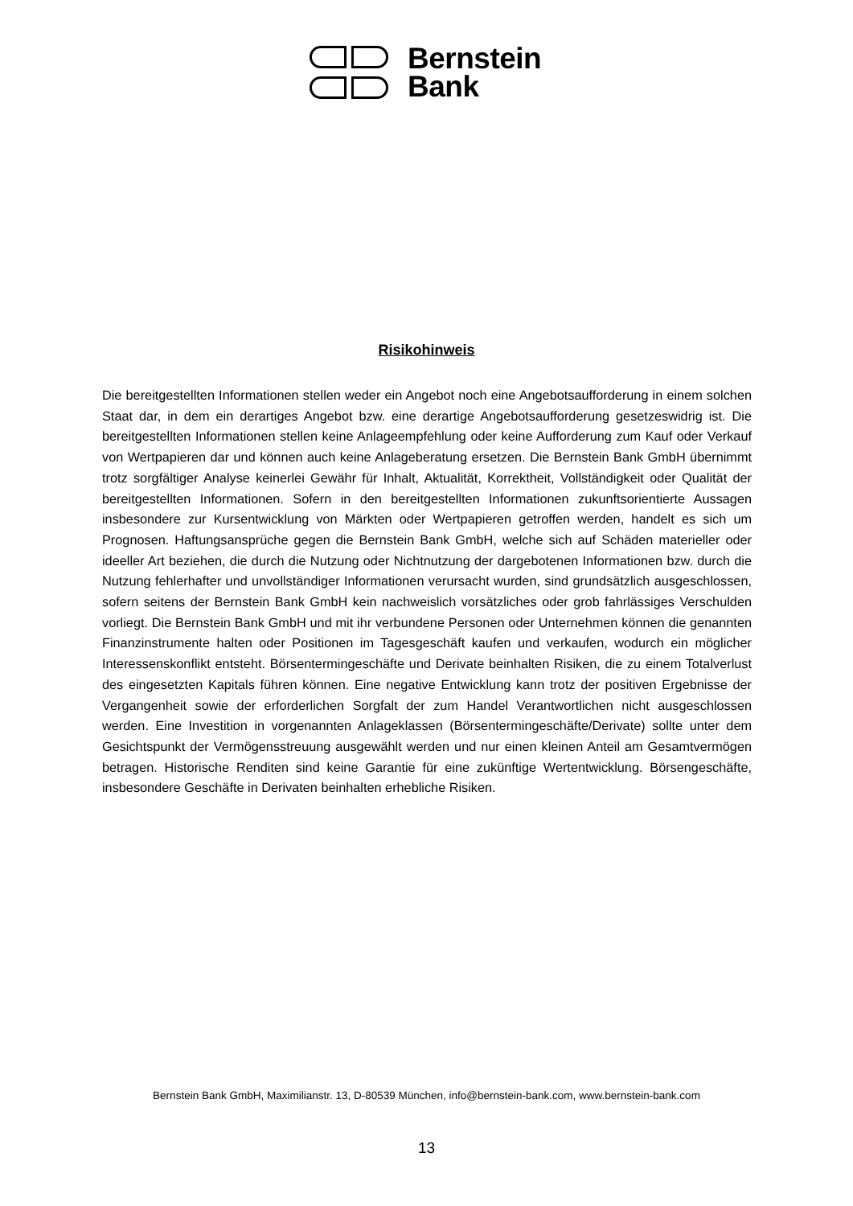Bernstein
Bank
Risikohinweis
Die bereitgestellten Informationen stellen weder ein Angebot noch eine Angebotsaufforderung in einem solchen Staat dar, in dem ein derartiges Angebot bzw. eine derartige Angebotsaufforderung gesetzeswidrig ist. Die bereitgestellten Informationen stellen keine Anlageempfehlung oder keine Aufforderung zum Kauf oder Verkauf von Wertpapieren dar und können auch keine Anlageberatung ersetzen. Die Bernstein Bank GmbH übernimmt trotz sorgfältiger Analyse keinerlei Gewähr für Inhalt, Aktualität, Korrektheit, Vollständigkeit oder Qualität der bereitgestellten Informationen. Sofern in den bereitgestellten Informationen zukunftsorientierte Aussagen insbesondere zur Kursentwicklung von Märkten oder Wertpapieren getroffen werden, handelt es sich um Prognosen. Haftungsansprüche gegen die Bernstein Bank GmbH, welche sich auf Schäden materieller oder ideeller Art beziehen, die durch die Nutzung oder Nichtnutzung der dargebotenen Informationen bzw. durch die Nutzung fehlerhafter und unvollständiger Informationen verursacht wurden, sind grundsätzlich ausgeschlossen, sofern seitens der Bernstein Bank GmbH kein nachweislich vorsätzliches oder grob fahrlässiges Verschulden vorliegt. Die Bernstein Bank GmbH und mit ihr verbundene Personen oder Unternehmen können die genannten Finanzinstrumente halten oder Positionen im Tagesgeschäft kaufen und verkaufen, wodurch ein möglicher Interessenskonflikt entsteht. Börsentermingeschäfte und Derivate beinhalten Risiken, die zu einem Totalverlust des eingesetzten Kapitals führen können. Eine negative Entwicklung kann trotz der positiven Ergebnisse der Vergangenheit sowie der erforderlichen Sorgfalt der zum Handel Verantwortlichen nicht ausgeschlossen werden. Eine Investition in vorgenannten Anlageklassen (Börsentermingeschäfte/Derivate) sollte unter dem Gesichtspunkt der Vermögensstreuung ausgewählt werden und nur einen kleinen Anteil am Gesamtvermögen betragen. Historische Renditen sind keine Garantie für eine zukünftige Wertentwicklung. Börsengeschäfte, insbesondere Geschäfte in Derivaten beinhalten erhebliche Risiken.
Bernstein Bank GmbH, Maximilianstr. 13, D-80539 München, info@bernstein-bank.com, www.bernstein-bank.com
13